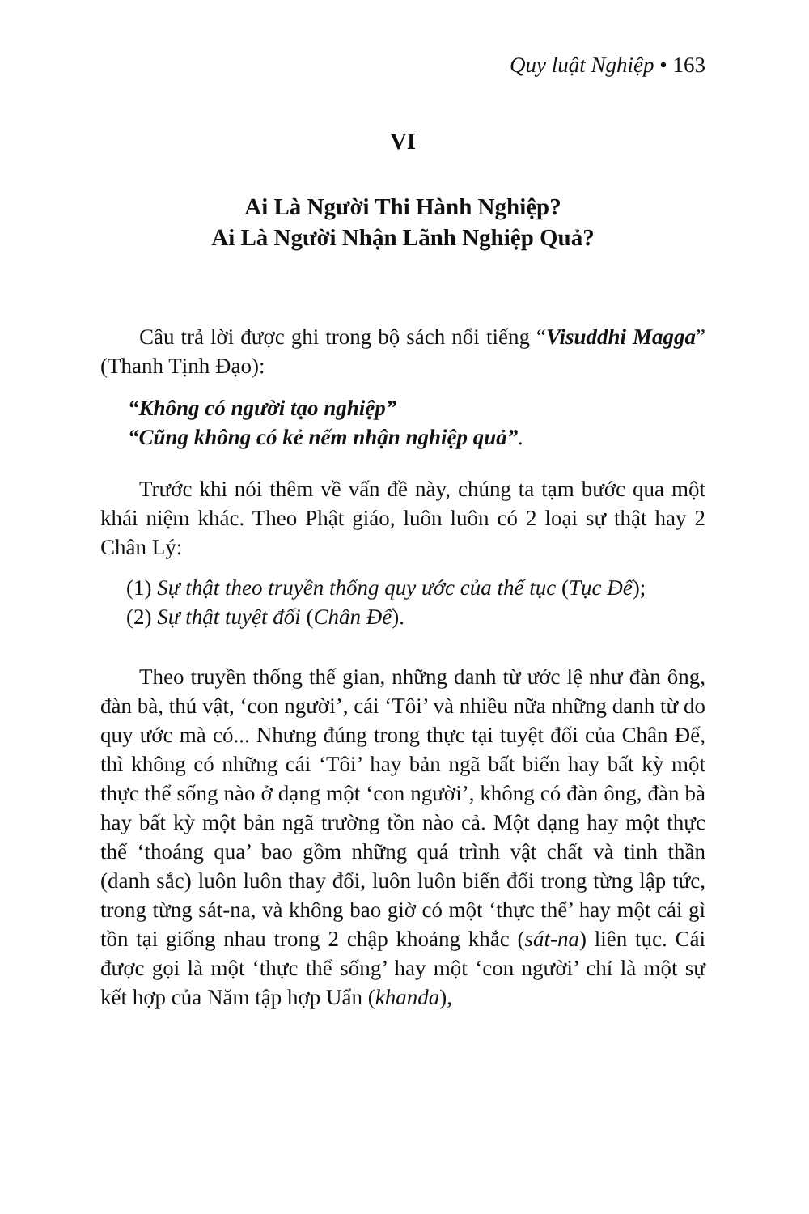Quy luật Nghiệp • 163
VI
Ai Là Người Thi Hành Nghiệp?
Ai Là Người Nhận Lãnh Nghiệp Quả?
Câu trả lời được ghi trong bộ sách nổi tiếng “Visuddhi Magga” (Thanh Tịnh Đạo):
“Không có người tạo nghiệp”
“Cũng không có kẻ nếm nhận nghiệp quả”.
Trước khi nói thêm về vấn đề này, chúng ta tạm bước qua một khái niệm khác. Theo Phật giáo, luôn luôn có 2 loại sự thật hay 2 Chân Lý:
(1) Sự thật theo truyền thống quy ước của thế tục (Tục Đế);
(2) Sự thật tuyệt đối (Chân Đế).
Theo truyền thống thế gian, những danh từ ước lệ như đàn ông, đàn bà, thú vật, ‘con người’, cái ‘Tôi’ và nhiều nữa những danh từ do quy ước mà có... Nhưng đúng trong thực tại tuyệt đối của Chân Đế, thì không có những cái ‘Tôi’ hay bản ngã bất biến hay bất kỳ một thực thể sống nào ở dạng một ‘con người’, không có đàn ông, đàn bà hay bất kỳ một bản ngã trường tồn nào cả. Một dạng hay một thực thể ‘thoáng qua’ bao gồm những quá trình vật chất và tinh thần (danh sắc) luôn luôn thay đổi, luôn luôn biến đổi trong từng lập tức, trong từng sát-na, và không bao giờ có một ‘thực thể’ hay một cái gì tồn tại giống nhau trong 2 chập khoảng khắc (sát-na) liên tục. Cái được gọi là một ‘thực thể sống’ hay một ‘con người’ chỉ là một sự kết hợp của Năm tập hợp Uẩn (khanda),